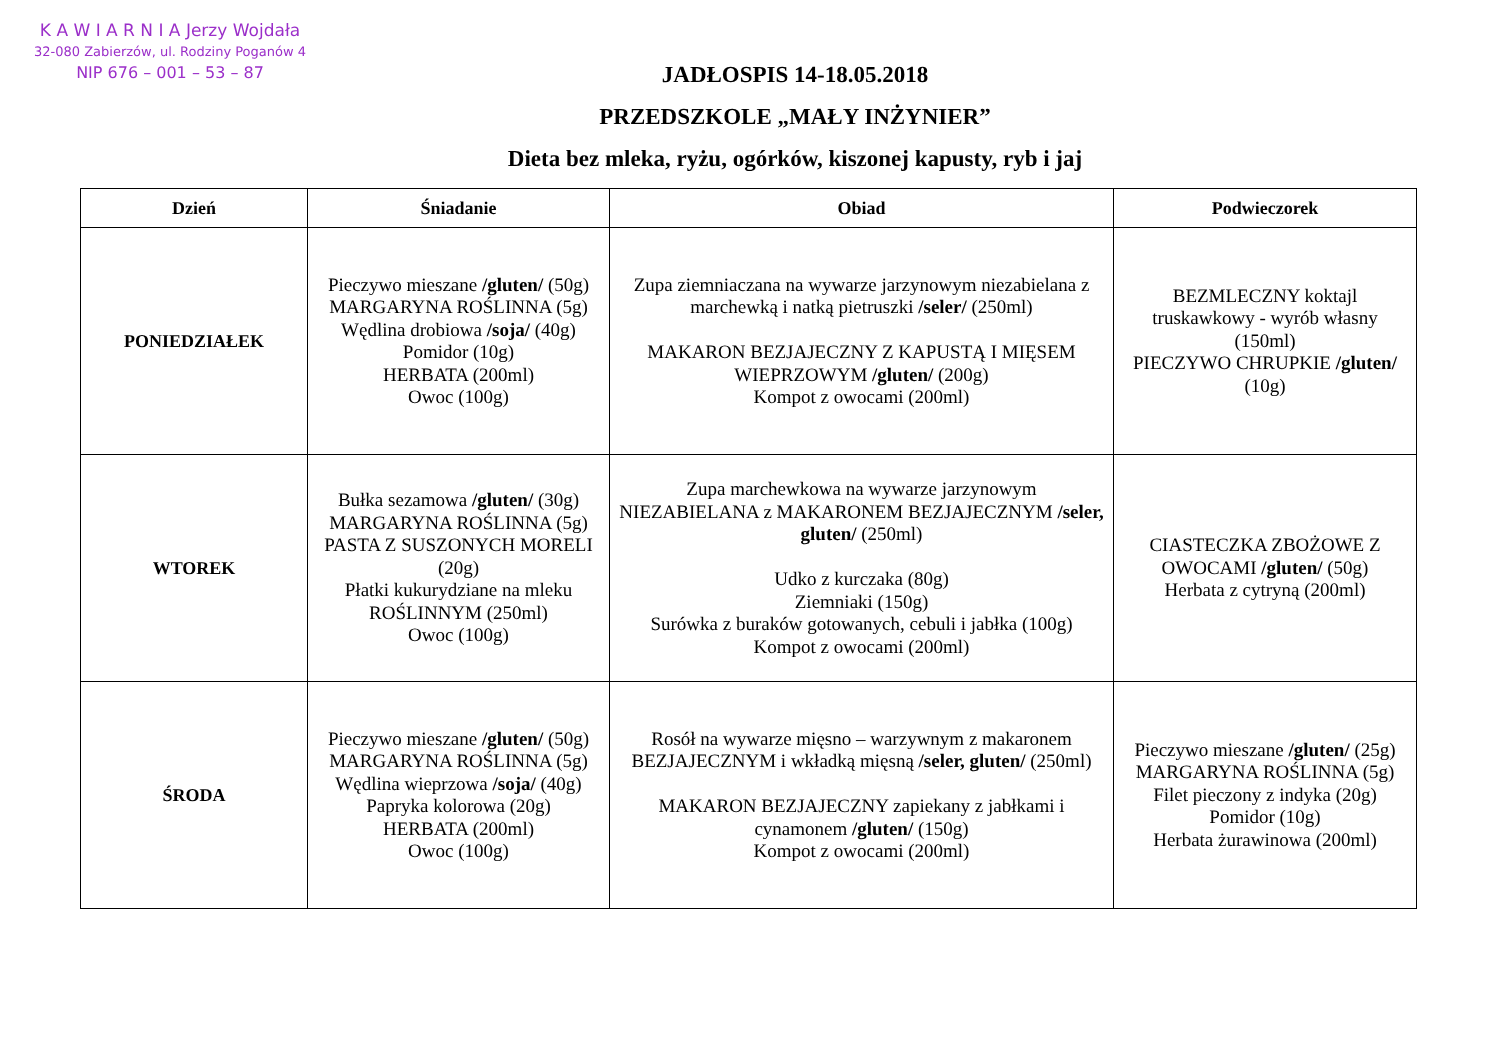K A W I A R N I A Jerzy Wojdała
32-080 Zabierzów, ul. Rodziny Poganów 4
NIP 676 – 001 – 53 – 87
JADŁOSPIS 14-18.05.2018
PRZEDSZKOLE „MAŁY INŻYNIER”
Dieta bez mleka, ryżu, ogórków, kiszonej kapusty, ryb i jaj
| Dzień | Śniadanie | Obiad | Podwieczorek |
| --- | --- | --- | --- |
| PONIEDZIAŁEK | Pieczywo mieszane /gluten/ (50g) MARGARYNA ROŚLINNA (5g) Wędlina drobiowa /soja/ (40g) Pomidor (10g) HERBATA (200ml) Owoc (100g) | Zupa ziemniaczana na wywarze jarzynowym niezabielana z marchewką i natką pietruszki /seler/ (250ml) MAKARON BEZJAJECZNY Z KAPUSTĄ I MIĘSEM WIEPRZOWYM /gluten/ (200g) Kompot z owocami (200ml) | BEZMLECZNY koktajl truskawkowy - wyrób własny (150ml) PIECZYWO CHRUPKIE /gluten/ (10g) |
| WTOREK | Bułka sezamowa /gluten/ (30g) MARGARYNA ROŚLINNA (5g) PASTA Z SUSZONYCH MORELI (20g) Płatki kukurydziane na mleku ROŚLINNYM (250ml) Owoc (100g) | Zupa marchewkowa na wywarze jarzynowym NIEZABIELANA z MAKARONEM BEZJAJECZNYM /seler, gluten/ (250ml) Udko z kurczaka (80g) Ziemniaki (150g) Surówka z buraków gotowanych, cebuli i jabłka (100g) Kompot z owocami (200ml) | CIASTECZKA ZBOŻOWE Z OWOCAMI /gluten/ (50g) Herbata z cytryną (200ml) |
| ŚRODA | Pieczywo mieszane /gluten/ (50g) MARGARYNA ROŚLINNA (5g) Wędlina wieprzowa /soja/ (40g) Papryka kolorowa (20g) HERBATA (200ml) Owoc (100g) | Rosół na wywarze mięsno – warzywnym z makaronem BEZJAJECZNYM i wkładką mięsną /seler, gluten/ (250ml) MAKARON BEZJAJECZNY zapiekany z jabłkami i cynamonem /gluten/ (150g) Kompot z owocami (200ml) | Pieczywo mieszane /gluten/ (25g) MARGARYNA ROŚLINNA (5g) Filet pieczony z indyka (20g) Pomidor (10g) Herbata żurawinowa (200ml) |